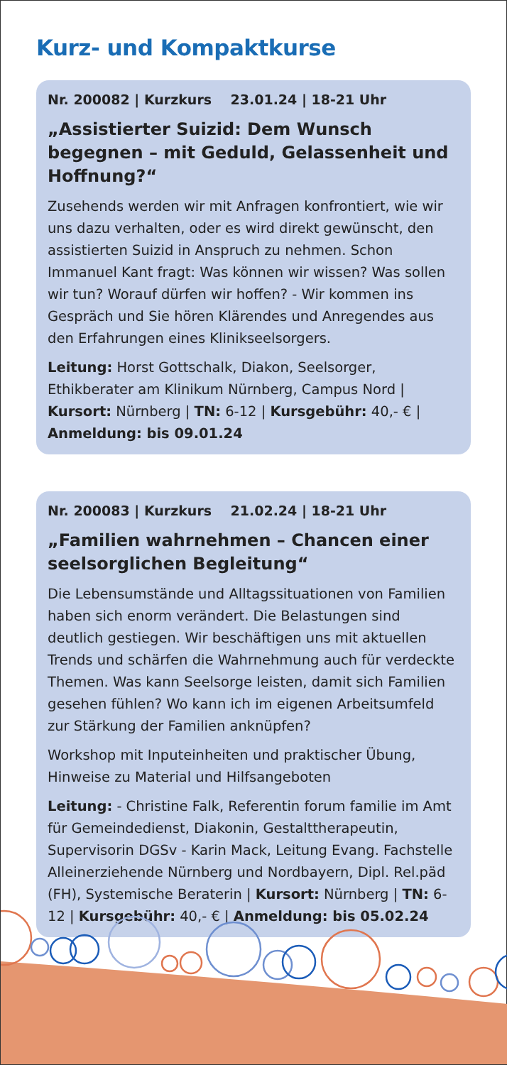Kurz- und Kompaktkurse
Nr. 200082 | Kurzkurs 23.01.24 | 18-21 Uhr
„Assistierter Suizid: Dem Wunsch begegnen – mit Geduld, Gelassenheit und Hoffnung?“
Zusehends werden wir mit Anfragen konfrontiert, wie wir uns dazu verhalten, oder es wird direkt gewünscht, den assistierten Suizid in Anspruch zu nehmen. Schon Immanuel Kant fragt: Was können wir wissen? Was sollen wir tun? Worauf dürfen wir hoffen? - Wir kommen ins Gespräch und Sie hören Klärendes und Anregendes aus den Erfahrungen eines Klinikseelsorgers.
Leitung: Horst Gottschalk, Diakon, Seelsorger, Ethikberater am Klinikum Nürnberg, Campus Nord | Kursort: Nürnberg | TN: 6-12 | Kursgebühr: 40,- € | Anmeldung: bis 09.01.24
Nr. 200083 | Kurzkurs 21.02.24 | 18-21 Uhr
„Familien wahrnehmen – Chancen einer seelsorglichen Begleitung“
Die Lebensumstände und Alltagssituationen von Familien haben sich enorm verändert. Die Belastungen sind deutlich gestiegen. Wir beschäftigen uns mit aktuellen Trends und schärfen die Wahrnehmung auch für verdeckte Themen. Was kann Seelsorge leisten, damit sich Familien gesehen fühlen? Wo kann ich im eigenen Arbeitsumfeld zur Stärkung der Familien anknüpfen?
Workshop mit Inputeinheiten und praktischer Übung, Hinweise zu Material und Hilfsangeboten
Leitung: - Christine Falk, Referentin forum familie im Amt für Gemeindedienst, Diakonin, Gestalttherapeutin, Supervisorin DGSv - Karin Mack, Leitung Evang. Fachstelle Alleinerziehende Nürnberg und Nordbayern, Dipl. Rel.päd (FH), Systemische Beraterin | Kursort: Nürnberg | TN: 6-12 | Kursgebühr: 40,- € | Anmeldung: bis 05.02.24